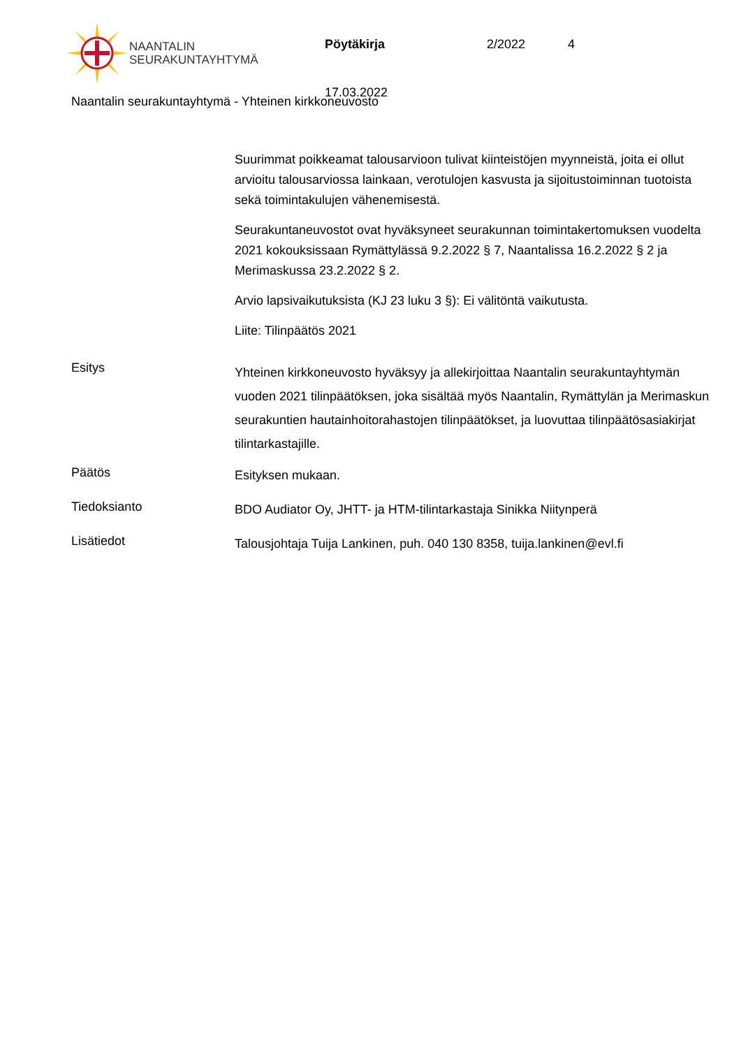NAANTALIN
SEURAKUNTAYHTYMÄ
Pöytäkirja 2/2022 4
17.03.2022
Naantalin seurakuntayhtymä - Yhteinen kirkkoneuvosto
Suurimmat poikkeamat talousarvioon tulivat kiinteistöjen myynneistä, joita ei ollut arvioitu talousarviossa lainkaan, verotulojen kasvusta ja sijoitustoiminnan tuotoista sekä toimintakulujen vähenemisestä.
Seurakuntaneuvostot ovat hyväksyneet seurakunnan toimintakertomuksen vuodelta 2021 kokouksissaan Rymättylässä 9.2.2022 § 7, Naantalissa 16.2.2022 § 2 ja Merimaskussa 23.2.2022 § 2.
Arvio lapsivaikutuksista (KJ 23 luku 3 §): Ei välitöntä vaikutusta.
Liite: Tilinpäätös 2021
Esitys
Yhteinen kirkkoneuvosto hyväksyy ja allekirjoittaa Naantalin seurakuntayhtymän vuoden 2021 tilinpäätöksen, joka sisältää myös Naantalin, Rymättylän ja Merimaskun seurakuntien hautainhoitorahastojen tilinpäätökset, ja luovuttaa tilinpäätösasiakirjat tilintarkastajille.
Päätös
Esityksen mukaan.
Tiedoksianto
BDO Audiator Oy, JHTT- ja HTM-tilintarkastaja Sinikka Niitynperä
Lisätiedot
Talousjohtaja Tuija Lankinen, puh. 040 130 8358, tuija.lankinen@evl.fi